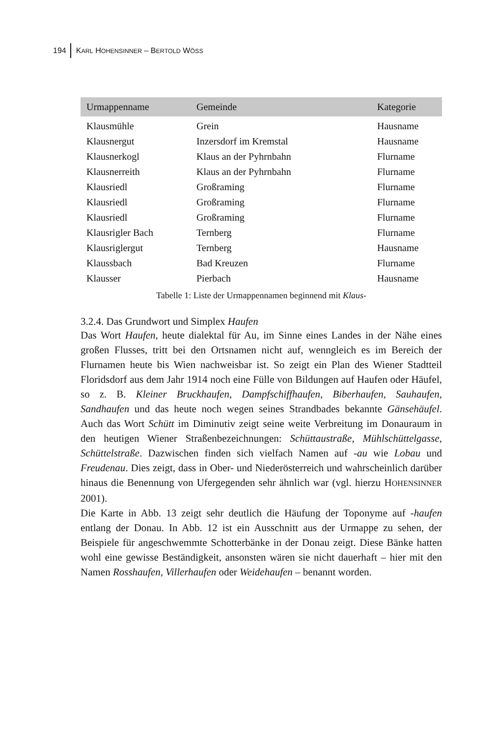194 KARL HOHENSINNER – BERTOLD WÖSS
| Urmappenname | Gemeinde | Kategorie |
| --- | --- | --- |
| Klausmühle | Grein | Hausname |
| Klausnergut | Inzersdorf im Kremstal | Hausname |
| Klausnerkogl | Klaus an der Pyhrnbahn | Flurname |
| Klausnerreith | Klaus an der Pyhrnbahn | Flurname |
| Klausriedl | Großraming | Flurname |
| Klausriedl | Großraming | Flurname |
| Klausriedl | Großraming | Flurname |
| Klausrigler Bach | Ternberg | Flurname |
| Klausriglergut | Ternberg | Hausname |
| Klaussbach | Bad Kreuzen | Flurname |
| Klausser | Pierbach | Hausname |
Tabelle 1: Liste der Urmappennamen beginnend mit Klaus-
3.2.4. Das Grundwort und Simplex Haufen
Das Wort Haufen, heute dialektal für Au, im Sinne eines Landes in der Nähe eines großen Flusses, tritt bei den Ortsnamen nicht auf, wenngleich es im Bereich der Flurnamen heute bis Wien nachweisbar ist. So zeigt ein Plan des Wiener Stadtteil Floridsdorf aus dem Jahr 1914 noch eine Fülle von Bildungen auf Haufen oder Häufel, so z. B. Kleiner Bruckhaufen, Dampfschiffhaufen, Biberhaufen, Sauhaufen, Sandhaufen und das heute noch wegen seines Strandbades bekannte Gänsehäufel. Auch das Wort Schütt im Diminutiv zeigt seine weite Verbreitung im Donauraum in den heutigen Wiener Straßenbezeichnungen: Schüttaustraße, Mühlschüttelgasse, Schüttelstraße. Dazwischen finden sich vielfach Namen auf -au wie Lobau und Freudenau. Dies zeigt, dass in Ober- und Niederösterreich und wahrscheinlich darüber hinaus die Benennung von Ufergegenden sehr ähnlich war (vgl. hierzu HOHENSINNER 2001).
Die Karte in Abb. 13 zeigt sehr deutlich die Häufung der Toponyme auf -haufen entlang der Donau. In Abb. 12 ist ein Ausschnitt aus der Urmappe zu sehen, der Beispiele für angeschwemmte Schotterbänke in der Donau zeigt. Diese Bänke hatten wohl eine gewisse Beständigkeit, ansonsten wären sie nicht dauerhaft – hier mit den Namen Rosshaufen, Villerhaufen oder Weidehaufen – benannt worden.